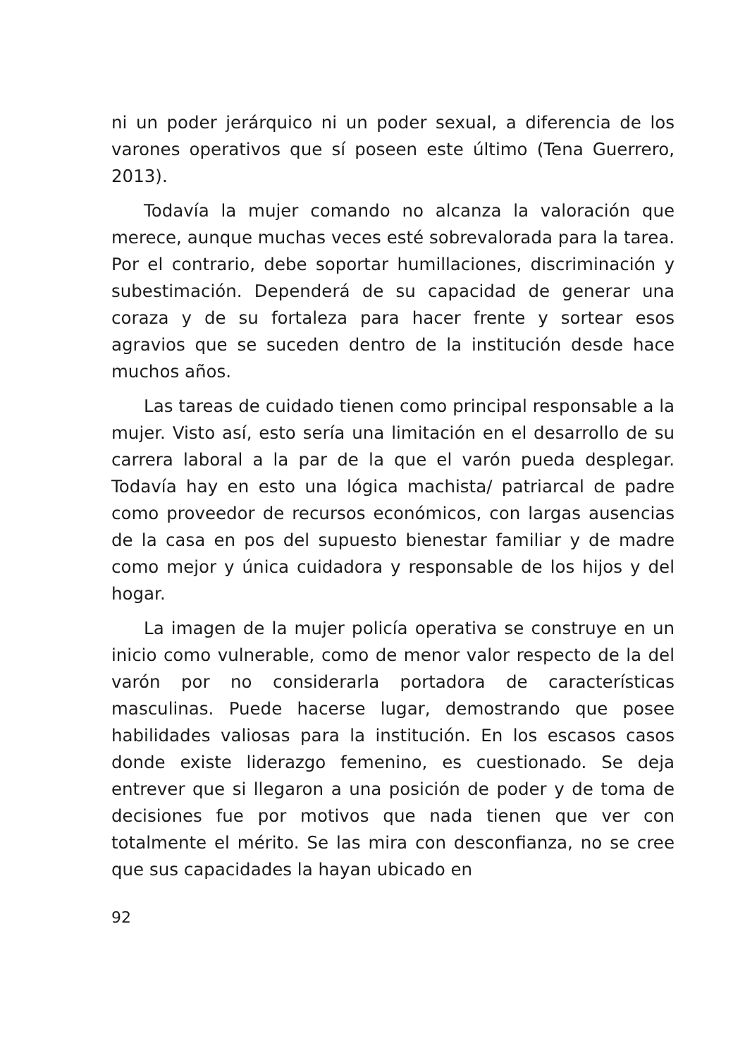ni un poder jerárquico ni un poder sexual, a diferencia de los varones operativos que sí poseen este último (Tena Guerrero, 2013).
Todavía la mujer comando no alcanza la valoración que merece, aunque muchas veces esté sobrevalorada para la tarea. Por el contrario, debe soportar humillaciones, discriminación y subestimación. Dependerá de su capacidad de generar una coraza y de su fortaleza para hacer frente y sortear esos agravios que se suceden dentro de la institución desde hace muchos años.
Las tareas de cuidado tienen como principal responsable a la mujer. Visto así, esto sería una limitación en el desarrollo de su carrera laboral a la par de la que el varón pueda desplegar. Todavía hay en esto una lógica machista/ patriarcal de padre como proveedor de recursos económicos, con largas ausencias de la casa en pos del supuesto bienestar familiar y de madre como mejor y única cuidadora y responsable de los hijos y del hogar.
La imagen de la mujer policía operativa se construye en un inicio como vulnerable, como de menor valor respecto de la del varón por no considerarla portadora de características masculinas. Puede hacerse lugar, demostrando que posee habilidades valiosas para la institución. En los escasos casos donde existe liderazgo femenino, es cuestionado. Se deja entrever que si llegaron a una posición de poder y de toma de decisiones fue por motivos que nada tienen que ver con totalmente el mérito. Se las mira con desconfianza, no se cree que sus capacidades la hayan ubicado en
92